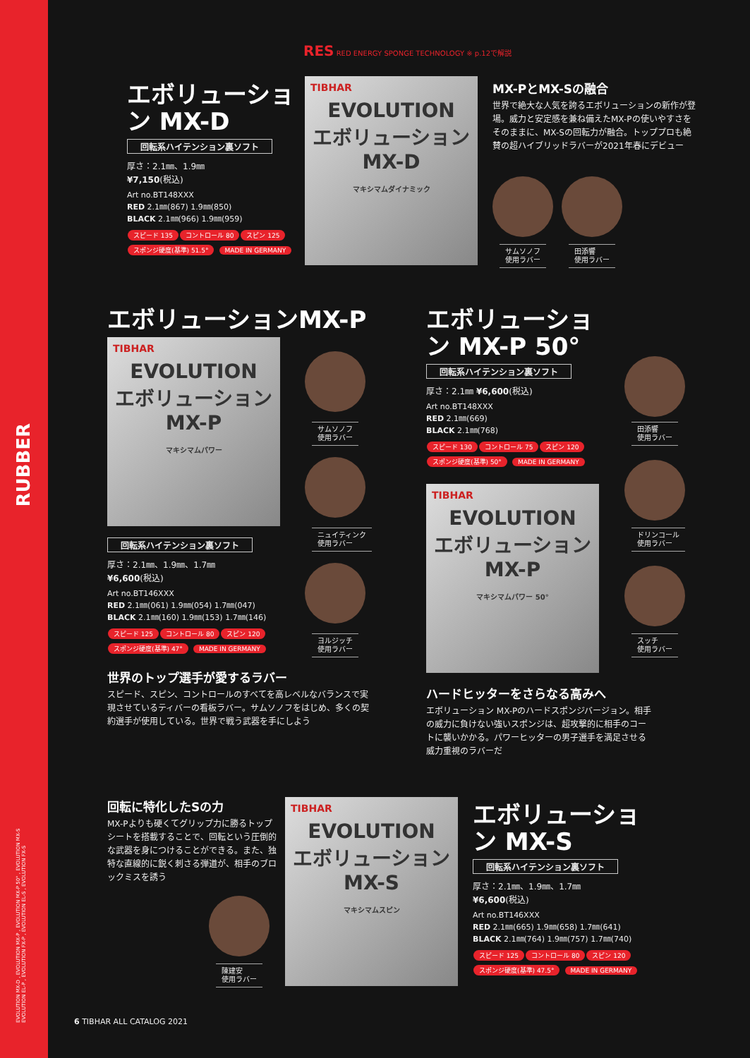RUBBER
EVOLUTION MX-D , EVOLUTION MX-P , EVOLUTION MX-P 50° , EVOLUTION MX-S
EVOLUTION EL-P , EVOLUTION FX-P , EVOLUTION EL-S , EVOLUTION FX-S
RES RED ENERGY SPONGE TECHNOLOGY ※ p.12で解説
エボリューション MX-D
回転系ハイテンション裏ソフト
厚さ：2.1㎜、1.9㎜
¥7,150(税込)
Art no.BT148XXX
RED 2.1㎜(867) 1.9㎜(850)
BLACK 2.1㎜(966) 1.9㎜(959)
スピード 135 コントロール 80 スピン 125
スポンジ硬度(基準) 51.5° MADE IN GERMANY
TIBHAR
EVOLUTION
エボリューション
MX-D
マキシマムダイナミック
MX-PとMX-Sの融合
世界で絶大な人気を誇るエボリューションの新作が登場。威力と安定感を兼ね備えたMX-Pの使いやすさをそのままに、MX-Sの回転力が融合。トッププロも絶賛の超ハイブリッドラバーが2021年春にデビュー
サムソノフ
使用ラバー
田添響
使用ラバー
エボリューションMX-P
TIBHAR
EVOLUTION
エボリューション
MX-P
マキシマムパワー
サムソノフ
使用ラバー
ニュイティンク
使用ラバー
ヨルジッチ
使用ラバー
回転系ハイテンション裏ソフト
厚さ：2.1㎜、1.9㎜、1.7㎜
¥6,600(税込)
Art no.BT146XXX
RED 2.1㎜(061) 1.9㎜(054) 1.7㎜(047)
BLACK 2.1㎜(160) 1.9㎜(153) 1.7㎜(146)
スピード 125 コントロール 80 スピン 120
スポンジ硬度(基準) 47° MADE IN GERMANY
世界のトップ選手が愛するラバー
スピード、スピン、コントロールのすべてを高レベルなバランスで実現させているティバーの看板ラバー。サムソノフをはじめ、多くの契約選手が使用している。世界で戦う武器を手にしよう
エボリューション MX-P 50°
回転系ハイテンション裏ソフト
厚さ：2.1㎜ ¥6,600(税込)
Art no.BT148XXX
RED 2.1㎜(669)
BLACK 2.1㎜(768)
スピード 130 コントロール 75 スピン 120
スポンジ硬度(基準) 50° MADE IN GERMANY
TIBHAR
EVOLUTION
エボリューション
MX-P
マキシマムパワー 50°
田添響
使用ラバー
ドリンコール
使用ラバー
スッチ
使用ラバー
ハードヒッターをさらなる高みへ
エボリューション MX-Pのハードスポンジバージョン。相手の威力に負けない強いスポンジは、超攻撃的に相手のコートに襲いかかる。パワーヒッターの男子選手を満足させる威力重視のラバーだ
回転に特化したSの力
MX-Pよりも硬くてグリップ力に勝るトップシートを搭載することで、回転という圧倒的な武器を身につけることができる。また、独特な直線的に鋭く刺さる弾道が、相手のブロックミスを誘う
陳建安
使用ラバー
TIBHAR
EVOLUTION
エボリューション
MX-S
マキシマムスピン
エボリューション MX-S
回転系ハイテンション裏ソフト
厚さ：2.1㎜、1.9㎜、1.7㎜
¥6,600(税込)
Art no.BT146XXX
RED 2.1㎜(665) 1.9㎜(658) 1.7㎜(641)
BLACK 2.1㎜(764) 1.9㎜(757) 1.7㎜(740)
スピード 125 コントロール 80 スピン 120
スポンジ硬度(基準) 47.5° MADE IN GERMANY
6 TIBHAR ALL CATALOG 2021